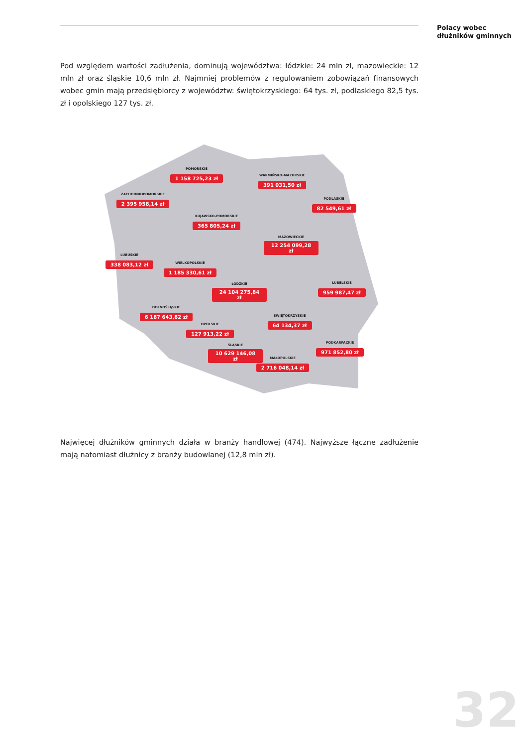Polacy wobec
dłużników gminnych
Pod względem wartości zadłużenia, dominują województwa: łódzkie: 24 mln zł, mazowieckie: 12 mln zł oraz śląskie 10,6 mln zł. Najmniej problemów z regulowaniem zobowiązań finansowych wobec gmin mają przedsiębiorcy z województw: świętokrzyskiego: 64 tys. zł, podlaskiego 82,5 tys. zł i opolskiego 127 tys. zł.
POMORSKIE
1 158 725,23 zł
WARMIŃSKO-MAZURSKIE
391 031,50 zł
ZACHODNIOPOMORSKIE
2 395 958,14 zł
PODLASKIE
82 549,61 zł
KUJAWSKO-POMORSKIE
365 805,24 zł
MAZOWIECKIE
12 254 099,28 zł
LUBUSKIE
338 083,12 zł
WIELKOPOLSKIE
1 185 330,61 zł
ŁÓDZKIE
24 104 275,84 zł
LUBELSKIE
959 987,47 zł
DOLNOŚLĄSKIE
6 187 643,82 zł
ŚWIĘTOKRZYSKIE
64 134,37 zł
OPOLSKIE
127 913,22 zł
PODKARPACKIE
971 852,80 zł
ŚLĄSKIE
10 629 146,08 zł
MAŁOPOLSKIE
2 716 048,14 zł
Najwięcej dłużników gminnych działa w branży handlowej (474). Najwyższe łączne zadłużenie mają natomiast dłużnicy z branży budowlanej (12,8 mln zł).
32